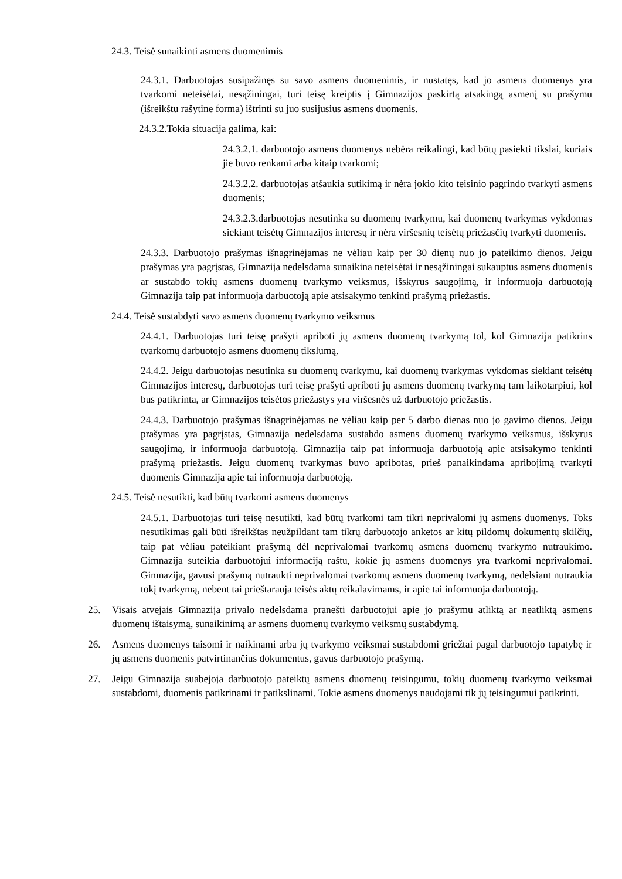24.3. Teisė sunaikinti asmens duomenimis
24.3.1. Darbuotojas susipažinęs su savo asmens duomenimis, ir nustatęs, kad jo asmens duomenys yra tvarkomi neteisėtai, nesąžiningai, turi teisę kreiptis į Gimnazijos paskirtą atsakingą asmenį su prašymu (išreikštu rašytine forma) ištrinti su juo susijusius asmens duomenis.
24.3.2.Tokia situacija galima, kai:
24.3.2.1. darbuotojo asmens duomenys nebėra reikalingi, kad būtų pasiekti tikslai, kuriais jie buvo renkami arba kitaip tvarkomi;
24.3.2.2. darbuotojas atšaukia sutikimą ir nėra jokio kito teisinio pagrindo tvarkyti asmens duomenis;
24.3.2.3.darbuotojas nesutinka su duomenų tvarkymu, kai duomenų tvarkymas vykdomas siekiant teisėtų Gimnazijos interesų ir nėra viršesnių teisėtų priežasčių tvarkyti duomenis.
24.3.3. Darbuotojo prašymas išnagrinėjamas ne vėliau kaip per 30 dienų nuo jo pateikimo dienos. Jeigu prašymas yra pagrįstas, Gimnazija nedelsdama sunaikina neteisėtai ir nesąžiningai sukauptus asmens duomenis ar sustabdo tokių asmens duomenų tvarkymo veiksmus, išskyrus saugojimą, ir informuoja darbuotoją Gimnazija taip pat informuoja darbuotoją apie atsisakymo tenkinti prašymą priežastis.
24.4. Teisė sustabdyti savo asmens duomenų tvarkymo veiksmus
24.4.1. Darbuotojas turi teisę prašyti apriboti jų asmens duomenų tvarkymą tol, kol Gimnazija patikrins tvarkomų darbuotojo asmens duomenų tikslumą.
24.4.2. Jeigu darbuotojas nesutinka su duomenų tvarkymu, kai duomenų tvarkymas vykdomas siekiant teisėtų Gimnazijos interesų, darbuotojas turi teisę prašyti apriboti jų asmens duomenų tvarkymą tam laikotarpiui, kol bus patikrinta, ar Gimnazijos teisėtos priežastys yra viršesnės už darbuotojo priežastis.
24.4.3. Darbuotojo prašymas išnagrinėjamas ne vėliau kaip per 5 darbo dienas nuo jo gavimo dienos. Jeigu prašymas yra pagrįstas, Gimnazija nedelsdama sustabdo asmens duomenų tvarkymo veiksmus, išskyrus saugojimą, ir informuoja darbuotoją. Gimnazija taip pat informuoja darbuotoją apie atsisakymo tenkinti prašymą priežastis. Jeigu duomenų tvarkymas buvo apribotas, prieš panaikindama apribojimą tvarkyti duomenis Gimnazija apie tai informuoja darbuotoją.
24.5. Teisė nesutikti, kad būtų tvarkomi asmens duomenys
24.5.1. Darbuotojas turi teisę nesutikti, kad būtų tvarkomi tam tikri neprivalomi jų asmens duomenys. Toks nesutikimas gali būti išreikštas neužpildant tam tikrų darbuotojo anketos ar kitų pildomų dokumentų skilčių, taip pat vėliau pateikiant prašymą dėl neprivalomai tvarkomų asmens duomenų tvarkymo nutraukimo. Gimnazija suteikia darbuotojui informaciją raštu, kokie jų asmens duomenys yra tvarkomi neprivalomai. Gimnazija, gavusi prašymą nutraukti neprivalomai tvarkomų asmens duomenų tvarkymą, nedelsiant nutraukia tokį tvarkymą, nebent tai prieštarauja teisės aktų reikalavimams, ir apie tai informuoja darbuotoją.
25. Visais atvejais Gimnazija privalo nedelsdama pranešti darbuotojui apie jo prašymu atliktą ar neatliktą asmens duomenų ištaisymą, sunaikinimą ar asmens duomenų tvarkymo veiksmų sustabdymą.
26. Asmens duomenys taisomi ir naikinami arba jų tvarkymo veiksmai sustabdomi griežtai pagal darbuotojo tapatybę ir jų asmens duomenis patvirtinančius dokumentus, gavus darbuotojo prašymą.
27. Jeigu Gimnazija suabejoja darbuotojo pateiktų asmens duomenų teisingumu, tokių duomenų tvarkymo veiksmai sustabdomi, duomenis patikrinami ir patikslinami. Tokie asmens duomenys naudojami tik jų teisingumui patikrinti.